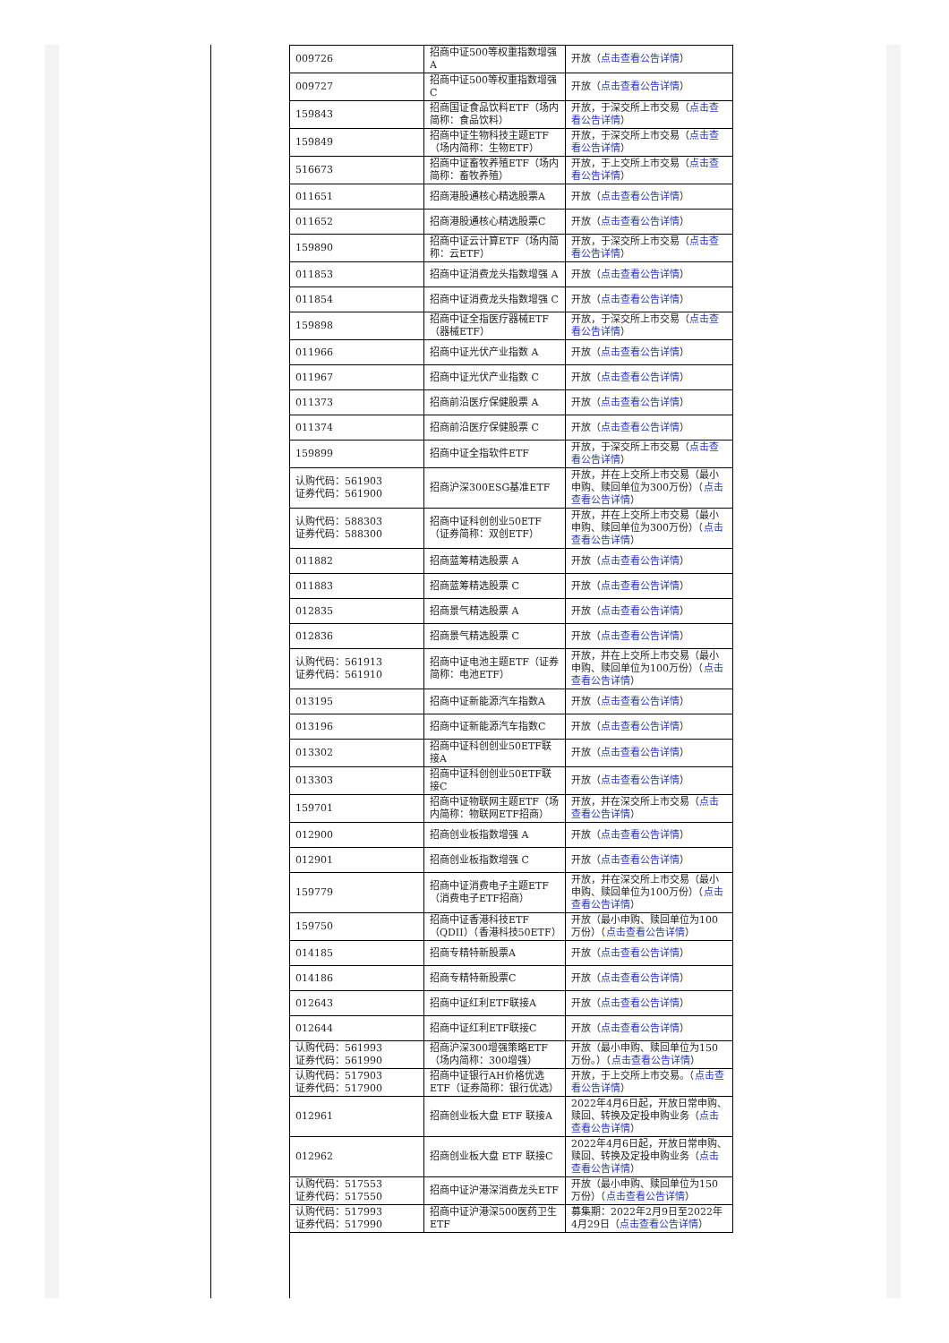| 009726 | 招商中证500等权重指数增强A | 开放（ 点击查看公告详情 ） |
| 009727 | 招商中证500等权重指数增强C | 开放（ 点击查看公告详情 ） |
| 159843 | 招商国证食品饮料ETF（场内简称：食品饮料） | 开放，于深交所上市交易（ 点击查看公告详情 ） |
| 159849 | 招商中证生物科技主题ETF（场内简称：生物ETF） | 开放，于深交所上市交易（ 点击查看公告详情 ） |
| 516673 | 招商中证畜牧养殖ETF（场内简称：畜牧养殖） | 开放，于上交所上市交易（ 点击查看公告详情 ） |
| 011651 | 招商港股通核心精选股票A | 开放（ 点击查看公告详情 ） |
| 011652 | 招商港股通核心精选股票C | 开放（ 点击查看公告详情 ） |
| 159890 | 招商中证云计算ETF（场内简称：云ETF） | 开放，于深交所上市交易（ 点击查看公告详情 ） |
| 011853 | 招商中证消费龙头指数增强 A | 开放（ 点击查看公告详情 ） |
| 011854 | 招商中证消费龙头指数增强 C | 开放（ 点击查看公告详情 ） |
| 159898 | 招商中证全指医疗器械ETF（器械ETF） | 开放，于深交所上市交易（ 点击查看公告详情 ） |
| 011966 | 招商中证光伏产业指数 A | 开放（ 点击查看公告详情 ） |
| 011967 | 招商中证光伏产业指数 C | 开放（ 点击查看公告详情 ） |
| 011373 | 招商前沿医疗保健股票 A | 开放（ 点击查看公告详情 ） |
| 011374 | 招商前沿医疗保健股票 C | 开放（ 点击查看公告详情 ） |
| 159899 | 招商中证全指软件ETF | 开放，于深交所上市交易（ 点击查看公告详情 ） |
| 认购代码：561903 证券代码：561900 | 招商沪深300ESG基准ETF | 开放，并在上交所上市交易（最小申购、赎回单位为300万份）（ 点击查看公告详情 ） |
| 认购代码：588303 证券代码：588300 | 招商中证科创创业50ETF（证券简称：双创ETF） | 开放，并在上交所上市交易（最小申购、赎回单位为300万份）（ 点击查看公告详情 ） |
| 011882 | 招商蓝筹精选股票 A | 开放（ 点击查看公告详情 ） |
| 011883 | 招商蓝筹精选股票 C | 开放（ 点击查看公告详情 ） |
| 012835 | 招商景气精选股票 A | 开放（ 点击查看公告详情 ） |
| 012836 | 招商景气精选股票 C | 开放（ 点击查看公告详情 ） |
| 认购代码：561913 证券代码：561910 | 招商中证电池主题ETF（证券简称：电池ETF） | 开放，并在上交所上市交易（最小申购、赎回单位为100万份）（ 点击查看公告详情 ） |
| 013195 | 招商中证新能源汽车指数A | 开放（ 点击查看公告详情 ） |
| 013196 | 招商中证新能源汽车指数C | 开放（ 点击查看公告详情 ） |
| 013302 | 招商中证科创创业50ETF联接A | 开放（ 点击查看公告详情 ） |
| 013303 | 招商中证科创创业50ETF联接C | 开放（ 点击查看公告详情 ） |
| 159701 | 招商中证物联网主题ETF（场内简称：物联网ETF招商） | 开放，并在深交所上市交易（ 点击查看公告详情 ） |
| 012900 | 招商创业板指数增强 A | 开放（ 点击查看公告详情 ） |
| 012901 | 招商创业板指数增强 C | 开放（ 点击查看公告详情 ） |
| 159779 | 招商中证消费电子主题ETF（消费电子ETF招商） | 开放，并在深交所上市交易（最小申购、赎回单位为100万份）（ 点击查看公告详情 ） |
| 159750 | 招商中证香港科技ETF（QDII）（香港科技50ETF） | 开放（最小申购、赎回单位为100万份）（ 点击查看公告详情 ） |
| 014185 | 招商专精特新股票A | 开放（ 点击查看公告详情 ） |
| 014186 | 招商专精特新股票C | 开放（ 点击查看公告详情 ） |
| 012643 | 招商中证红利ETF联接A | 开放（ 点击查看公告详情 ） |
| 012644 | 招商中证红利ETF联接C | 开放（ 点击查看公告详情 ） |
| 认购代码：561993 证券代码：561990 | 招商沪深300增强策略ETF（场内简称：300增强） | 开放（最小申购、赎回单位为150万份。）（ 点击查看公告详情 ） |
| 认购代码：517903 证券代码：517900 | 招商中证银行AH价格优选ETF（证券简称：银行优选） | 开放，于上交所上市交易。（ 点击查看公告详情 ） |
| 012961 | 招商创业板大盘 ETF 联接A | 2022年4月6日起，开放日常申购、赎回、转换及定投申购业务（ 点击查看公告详情 ） |
| 012962 | 招商创业板大盘 ETF 联接C | 2022年4月6日起，开放日常申购、赎回、转换及定投申购业务（ 点击查看公告详情 ） |
| 认购代码：517553 证券代码：517550 | 招商中证沪港深消费龙头ETF | 开放（最小申购、赎回单位为150万份）（ 点击查看公告详情 ） |
| 认购代码：517993 证券代码：517990 | 招商中证沪港深500医药卫生ETF | 募集期：2022年2月9日至2022年4月29日（ 点击查看公告详情 ） |